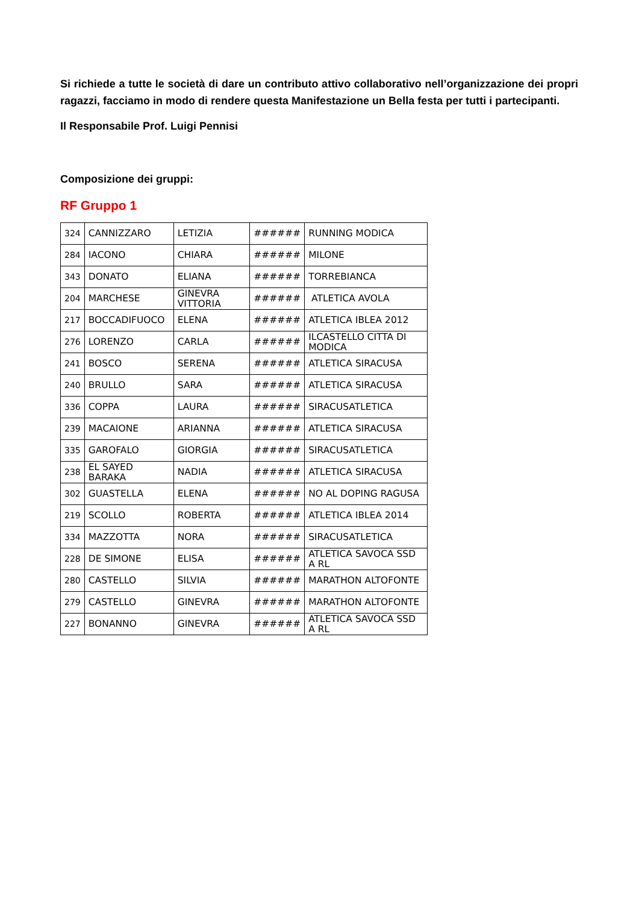Si richiede a tutte le società di dare un contributo attivo collaborativo nell’organizzazione dei propri ragazzi, facciamo in modo di rendere questa Manifestazione un Bella festa per tutti i partecipanti.
Il Responsabile Prof. Luigi Pennisi
Composizione dei gruppi:
RF Gruppo 1
| 324 | CANNIZZARO | LETIZIA | ###### | RUNNING MODICA |
| 284 | IACONO | CHIARA | ###### | MILONE |
| 343 | DONATO | ELIANA | ###### | TORREBIANCA |
| 204 | MARCHESE | GINEVRA VITTORIA | ###### | ATLETICA AVOLA |
| 217 | BOCCADIFUOCO | ELENA | ###### | ATLETICA IBLEA 2012 |
| 276 | LORENZO | CARLA | ###### | ILCASTELLO CITTA DI MODICA |
| 241 | BOSCO | SERENA | ###### | ATLETICA SIRACUSA |
| 240 | BRULLO | SARA | ###### | ATLETICA SIRACUSA |
| 336 | COPPA | LAURA | ###### | SIRACUSATLETICA |
| 239 | MACAIONE | ARIANNA | ###### | ATLETICA SIRACUSA |
| 335 | GAROFALO | GIORGIA | ###### | SIRACUSATLETICA |
| 238 | EL SAYED BARAKA | NADIA | ###### | ATLETICA SIRACUSA |
| 302 | GUASTELLA | ELENA | ###### | NO AL DOPING RAGUSA |
| 219 | SCOLLO | ROBERTA | ###### | ATLETICA IBLEA 2014 |
| 334 | MAZZOTTA | NORA | ###### | SIRACUSATLETICA |
| 228 | DE SIMONE | ELISA | ###### | ATLETICA SAVOCA SSD A RL |
| 280 | CASTELLO | SILVIA | ###### | MARATHON ALTOFONTE |
| 279 | CASTELLO | GINEVRA | ###### | MARATHON ALTOFONTE |
| 227 | BONANNO | GINEVRA | ###### | ATLETICA SAVOCA SSD A RL |